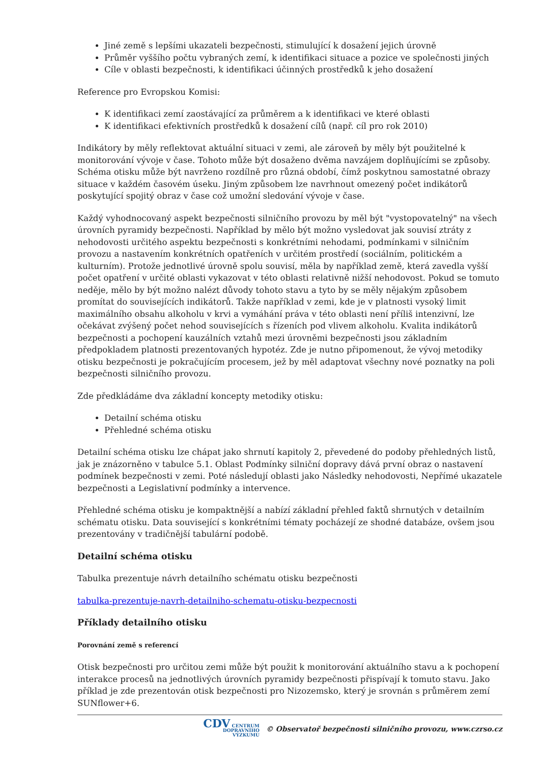Jiné země s lepšími ukazateli bezpečnosti, stimulující k dosažení jejich úrovně
Průměr vyššího počtu vybraných zemí, k identifikaci situace a pozice ve společnosti jiných
Cíle v oblasti bezpečnosti, k identifikaci účinných prostředků k jeho dosažení
Reference pro Evropskou Komisi:
K identifikaci zemí zaostávající za průměrem a k identifikaci ve které oblasti
K identifikaci efektivních prostředků k dosažení cílů (např. cíl pro rok 2010)
Indikátory by měly reflektovat aktuální situaci v zemi, ale zároveň by měly být použitelné k monitorování vývoje v čase. Tohoto může být dosaženo dvěma navzájem doplňujícími se způsoby. Schéma otisku může být navrženo rozdílně pro různá období, čímž poskytnou samostatné obrazy situace v každém časovém úseku. Jiným způsobem lze navrhnout omezený počet indikátorů poskytující spojitý obraz v čase což umožní sledování vývoje v čase.
Každý vyhodnocovaný aspekt bezpečnosti silničního provozu by měl být "vystopovatelný" na všech úrovních pyramidy bezpečnosti. Například by mělo být možno vysledovat jak souvisí ztráty z nehodovosti určitého aspektu bezpečnosti s konkrétními nehodami, podmínkami v silničním provozu a nastavením konkrétních opatřeních v určitém prostředí (sociálním, politickém a kulturním). Protože jednotlivé úrovně spolu souvisí, měla by například země, která zavedla vyšší počet opatření v určité oblasti vykazovat v této oblasti relativně nižší nehodovost. Pokud se tomuto neděje, mělo by být možno nalézt důvody tohoto stavu a tyto by se měly nějakým způsobem promítat do souvisejících indikátorů. Takže například v zemi, kde je v platnosti vysoký limit maximálního obsahu alkoholu v krvi a vymáhání práva v této oblasti není příliš intenzivní, lze očekávat zvýšený počet nehod souvisejících s řízeních pod vlivem alkoholu. Kvalita indikátorů bezpečnosti a pochopení kauzálních vztahů mezi úrovněmi bezpečnosti jsou základním předpokladem platnosti prezentovaných hypotéz. Zde je nutno připomenout, že vývoj metodiky otisku bezpečnosti je pokračujícím procesem, jež by měl adaptovat všechny nové poznatky na poli bezpečnosti silničního provozu.
Zde předkládáme dva základní koncepty metodiky otisku:
Detailní schéma otisku
Přehledné schéma otisku
Detailní schéma otisku lze chápat jako shrnutí kapitoly 2, převedené do podoby přehledných listů, jak je znázorněno v tabulce 5.1. Oblast Podmínky silniční dopravy dává první obraz o nastavení podmínek bezpečnosti v zemi. Poté následují oblasti jako Následky nehodovosti, Nepřímé ukazatele bezpečnosti a Legislativní podmínky a intervence.
Přehledné schéma otisku je kompaktnější a nabízí základní přehled faktů shrnutých v detailním schématu otisku. Data související s konkrétními tématy pocházejí ze shodné databáze, ovšem jsou prezentovány v tradičnější tabulární podobě.
Detailní schéma otisku
Tabulka prezentuje návrh detailního schématu otisku bezpečnosti
tabulka-prezentuje-navrh-detailniho-schematu-otisku-bezpecnosti
Příklady detailního otisku
Porovnání země s referencí
Otisk bezpečnosti pro určitou zemi může být použit k monitorování aktuálního stavu a k pochopení interakce procesů na jednotlivých úrovních pyramidy bezpečnosti přispívají k tomuto stavu. Jako příklad je zde prezentován otisk bezpečnosti pro Nizozemsko, který je srovnán s průměrem zemí SUNflower+6.
CDV CENTRUM
DOPRAVNÍHO
VÝZKUMU © Observatoř bezpečnosti silničního provozu, www.czrso.cz